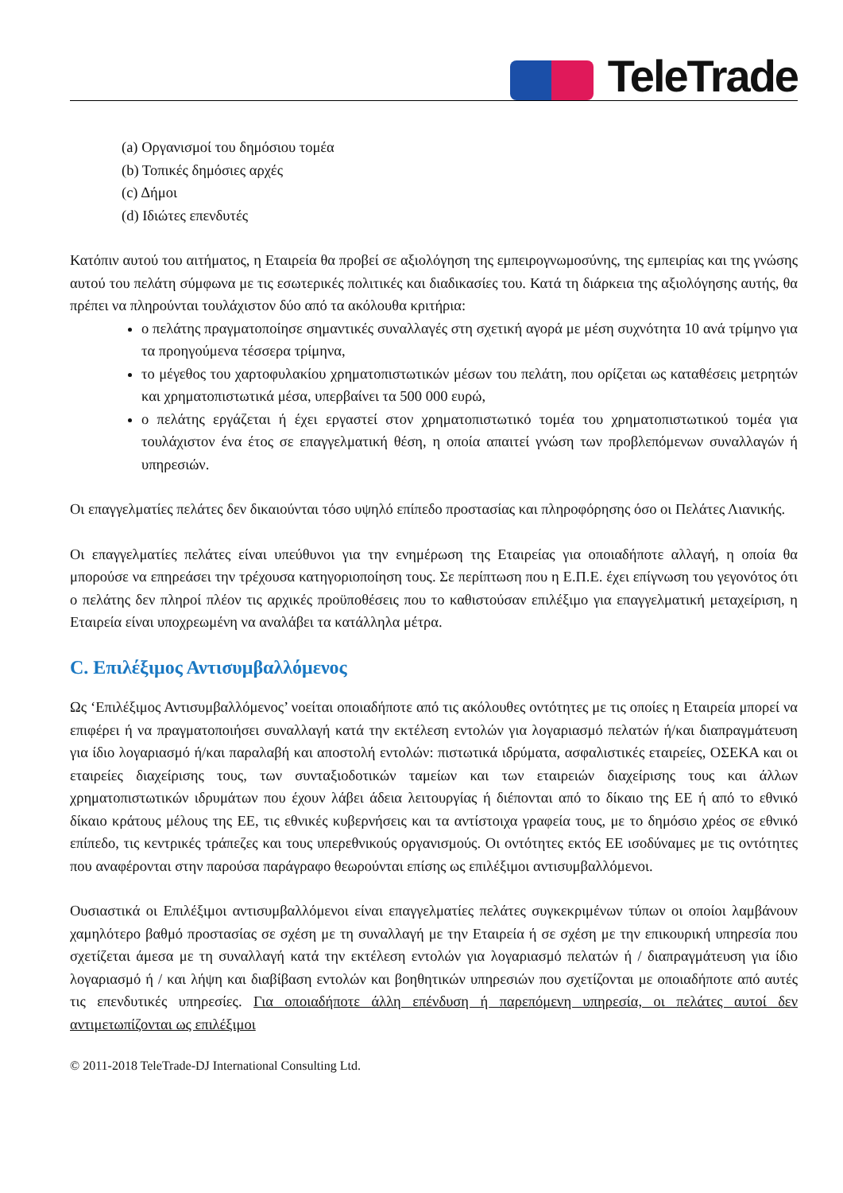TeleTrade
(a) Οργανισμοί του δημόσιου τομέα
(b) Τοπικές δημόσιες αρχές
(c) Δήμοι
(d) Ιδιώτες επενδυτές
Κατόπιν αυτού του αιτήματος, η Εταιρεία θα προβεί σε αξιολόγηση της εμπειρογνωμοσύνης, της εμπειρίας και της γνώσης αυτού του πελάτη σύμφωνα με τις εσωτερικές πολιτικές και διαδικασίες του. Κατά τη διάρκεια της αξιολόγησης αυτής, θα πρέπει να πληρούνται τουλάχιστον δύο από τα ακόλουθα κριτήρια:
ο πελάτης πραγματοποίησε σημαντικές συναλλαγές στη σχετική αγορά με μέση συχνότητα 10 ανά τρίμηνο για τα προηγούμενα τέσσερα τρίμηνα,
το μέγεθος του χαρτοφυλακίου χρηματοπιστωτικών μέσων του πελάτη, που ορίζεται ως καταθέσεις μετρητών και χρηματοπιστωτικά μέσα, υπερβαίνει τα 500 000 ευρώ,
ο πελάτης εργάζεται ή έχει εργαστεί στον χρηματοπιστωτικό τομέα του χρηματοπιστωτικού τομέα για τουλάχιστον ένα έτος σε επαγγελματική θέση, η οποία απαιτεί γνώση των προβλεπόμενων συναλλαγών ή υπηρεσιών.
Οι επαγγελματίες πελάτες δεν δικαιούνται τόσο υψηλό επίπεδο προστασίας και πληροφόρησης όσο οι Πελάτες Λιανικής.
Οι επαγγελματίες πελάτες είναι υπεύθυνοι για την ενημέρωση της Εταιρείας για οποιαδήποτε αλλαγή, η οποία θα μπορούσε να επηρεάσει την τρέχουσα κατηγοριοποίηση τους. Σε περίπτωση που η Ε.Π.Ε. έχει επίγνωση του γεγονότος ότι ο πελάτης δεν πληροί πλέον τις αρχικές προϋποθέσεις που το καθιστούσαν επιλέξιμο για επαγγελματική μεταχείριση, η Εταιρεία είναι υποχρεωμένη να αναλάβει τα κατάλληλα μέτρα.
C. Επιλέξιμος Αντισυμβαλλόμενος
Ως ‘Επιλέξιμος Αντισυμβαλλόμενος’ νοείται οποιαδήποτε από τις ακόλουθες οντότητες με τις οποίες η Εταιρεία μπορεί να επιφέρει ή να πραγματοποιήσει συναλλαγή κατά την εκτέλεση εντολών για λογαριασμό πελατών ή/και διαπραγμάτευση για ίδιο λογαριασμό ή/και παραλαβή και αποστολή εντολών: πιστωτικά ιδρύματα, ασφαλιστικές εταιρείες, ΟΣΕΚΑ και οι εταιρείες διαχείρισης τους, των συνταξιοδοτικών ταμείων και των εταιρειών διαχείρισης τους και άλλων χρηματοπιστωτικών ιδρυμάτων που έχουν λάβει άδεια λειτουργίας ή διέπονται από το δίκαιο της ΕΕ ή από το εθνικό δίκαιο κράτους μέλους της ΕΕ, τις εθνικές κυβερνήσεις και τα αντίστοιχα γραφεία τους, με το δημόσιο χρέος σε εθνικό επίπεδο, τις κεντρικές τράπεζες και τους υπερεθνικούς οργανισμούς. Οι οντότητες εκτός ΕΕ ισοδύναμες με τις οντότητες που αναφέρονται στην παρούσα παράγραφο θεωρούνται επίσης ως επιλέξιμοι αντισυμβαλλόμενοι.
Ουσιαστικά οι Επιλέξιμοι αντισυμβαλλόμενοι είναι επαγγελματίες πελάτες συγκεκριμένων τύπων οι οποίοι λαμβάνουν χαμηλότερο βαθμό προστασίας σε σχέση με τη συναλλαγή με την Εταιρεία ή σε σχέση με την επικουρική υπηρεσία που σχετίζεται άμεσα με τη συναλλαγή κατά την εκτέλεση εντολών για λογαριασμό πελατών ή / διαπραγμάτευση για ίδιο λογαριασμό ή / και λήψη και διαβίβαση εντολών και βοηθητικών υπηρεσιών που σχετίζονται με οποιαδήποτε από αυτές τις επενδυτικές υπηρεσίες. Για οποιαδήποτε άλλη επένδυση ή παρεπόμενη υπηρεσία, οι πελάτες αυτοί δεν αντιμετωπίζονται ως επιλέξιμοι
© 2011-2018 TeleTrade-DJ International Consulting Ltd.